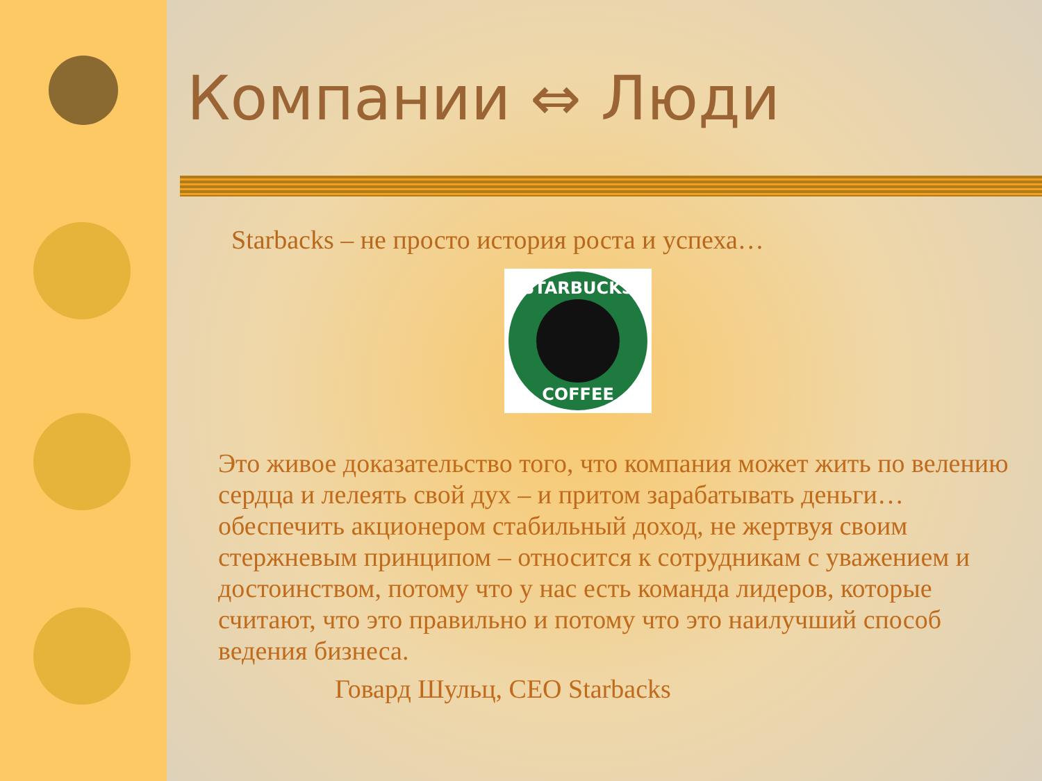Компании ⇔ Люди
Starbacks – не просто история роста и успеха…
STARBUCKS
COFFEE
Это живое доказательство того, что компания может жить по велению сердца и лелеять свой дух – и притом зарабатывать деньги…обеспечить акционером стабильный доход, не жертвуя своим стержневым принципом – относится к сотрудникам с уважением и достоинством, потому что у нас есть команда лидеров, которые считают, что это правильно и потому что это наилучший способ ведения бизнеса.
Говард Шульц, CEO Starbacks